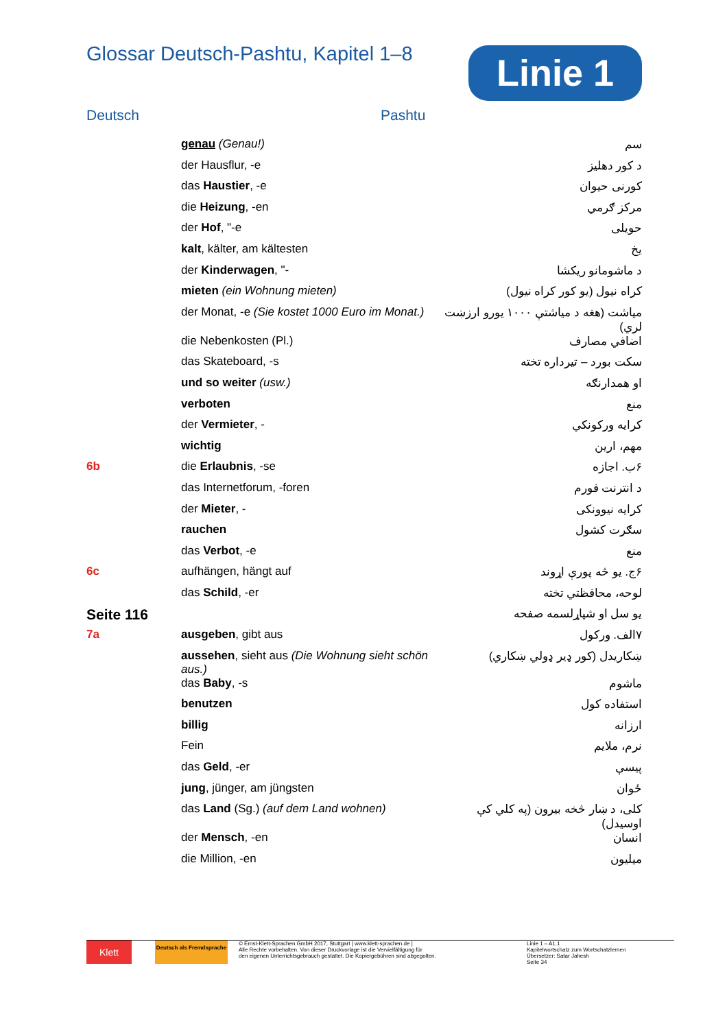Glossar Deutsch-Pashtu, Kapitel 1–8
Linie 1
Deutsch Pashtu
| | genau (Genau!) | سم |
| | der Hausflur, -e | د کور دهليز |
| | das Haustier , -e | کورنی حيوان |
| | die Heizung , -en | مرکز ګرمي |
| | der Hof , "-e | حويلی |
| | kalt , kälter, am kältesten | يخ |
| | der Kinderwagen , "- | د ماشومانو ريکشا |
| | mieten (ein Wohnung mieten) | کراه نيول (يو کور کراه نيول) |
| | der Monat, -e (Sie kostet 1000 Euro im Monat.) | مياشت (هغه د مياشتې ۱۰۰۰ يورو ارزښت لري) |
| | die Nebenkosten (Pl.) | اضافي مصارف |
| | das Skateboard, -s | سکت بورد – تيرداره تخته |
| | und so weiter (usw.) | او همدارنګه |
| | verboten | منع |
| | der Vermieter , - | کرايه ورکونکي |
| | wichtig | مهم، ارين |
| 6b | die Erlaubnis , -se | ۶ب. اجازه |
| | das Internetforum, -foren | د انترنت فورم |
| | der Mieter , - | کرايه نيوونکی |
| | rauchen | سګرت کشول |
| | das Verbot , -e | منع |
| 6c | aufhängen, hängt auf | ۶ج. يو څه پورې اړوند |
| | das Schild , -er | لوحه، محافظتي تخته |
| Seite 116 | | يو سل او شپاړلسمه صفحه |
| 7a | ausgeben , gibt aus | ۷الف. ورکول |
| | aussehen , sieht aus (Die Wohnung sieht schön aus.) | ښکاريدل (کور ډير ډولي ښکاري) |
| | das Baby , -s | ماشوم |
| | benutzen | استفاده کول |
| | billig | ارزانه |
| | Fein | نرم، ملايم |
| | das Geld , -er | پيسې |
| | jung , jünger, am jüngsten | ځوان |
| | das Land (Sg.) (auf dem Land wohnen) | کلی، د ښار څخه بيرون (په کلي کې اوسيدل) |
| | der Mensch , -en | انسان |
| | die Million, -en | ميليون |
Klett
Deutsch als Fremdsprache
© Ernst-Klett-Sprachen GmbH 2017, Stuttgart | www.klett-sprachen.de |
Alle Rechte vorbehalten. Von dieser Druckvorlage ist die Vervielfältigung für
den eigenen Unterrichtsgebrauch gestattet. Die Kopiergebühren sind abgegolten.
Linie 1 – A1.1
Kapitelwortschatz zum Wortschatzlernen
Übersetzer: Satar Jahesh
Seite 34